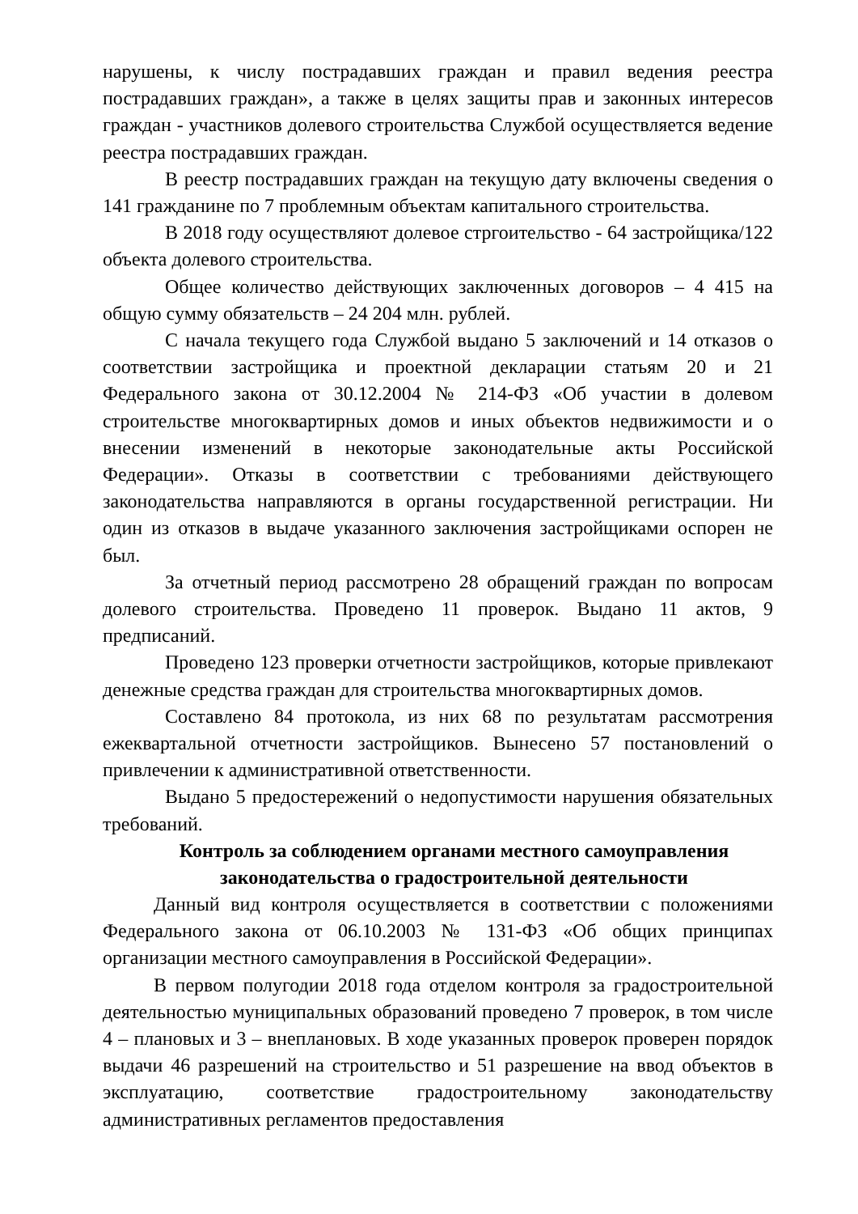нарушены, к числу пострадавших граждан и правил ведения реестра пострадавших граждан», а также в целях защиты прав и законных интересов граждан - участников долевого строительства Службой осуществляется ведение реестра пострадавших граждан.
В реестр пострадавших граждан на текущую дату включены сведения о 141 гражданине по 7 проблемным объектам капитального строительства.
В 2018 году осуществляют долевое стргоительство - 64 застройщика/122 объекта долевого строительства.
Общее количество действующих заключенных договоров – 4 415 на общую сумму обязательств – 24 204 млн. рублей.
С начала текущего года Службой выдано 5 заключений и 14 отказов о соответствии застройщика и проектной декларации статьям 20 и 21 Федерального закона от 30.12.2004 № 214-ФЗ «Об участии в долевом строительстве многоквартирных домов и иных объектов недвижимости и о внесении изменений в некоторые законодательные акты Российской Федерации». Отказы в соответствии с требованиями действующего законодательства направляются в органы государственной регистрации. Ни один из отказов в выдаче указанного заключения застройщиками оспорен не был.
За отчетный период рассмотрено 28 обращений граждан по вопросам долевого строительства. Проведено 11 проверок. Выдано 11 актов, 9 предписаний.
Проведено 123 проверки отчетности застройщиков, которые привлекают денежные средства граждан для строительства многоквартирных домов.
Составлено 84 протокола, из них 68 по результатам рассмотрения ежеквартальной отчетности застройщиков. Вынесено 57 постановлений о привлечении к административной ответственности.
Выдано 5 предостережений о недопустимости нарушения обязательных требований.
Контроль за соблюдением органами местного самоуправления
законодательства о градостроительной деятельности
Данный вид контроля осуществляется в соответствии с положениями Федерального закона от 06.10.2003 № 131-ФЗ «Об общих принципах организации местного самоуправления в Российской Федерации».
В первом полугодии 2018 года отделом контроля за градостроительной деятельностью муниципальных образований проведено 7 проверок, в том числе 4 – плановых и 3 – внеплановых. В ходе указанных проверок проверен порядок выдачи 46 разрешений на строительство и 51 разрешение на ввод объектов в эксплуатацию, соответствие градостроительному законодательству административных регламентов предоставления